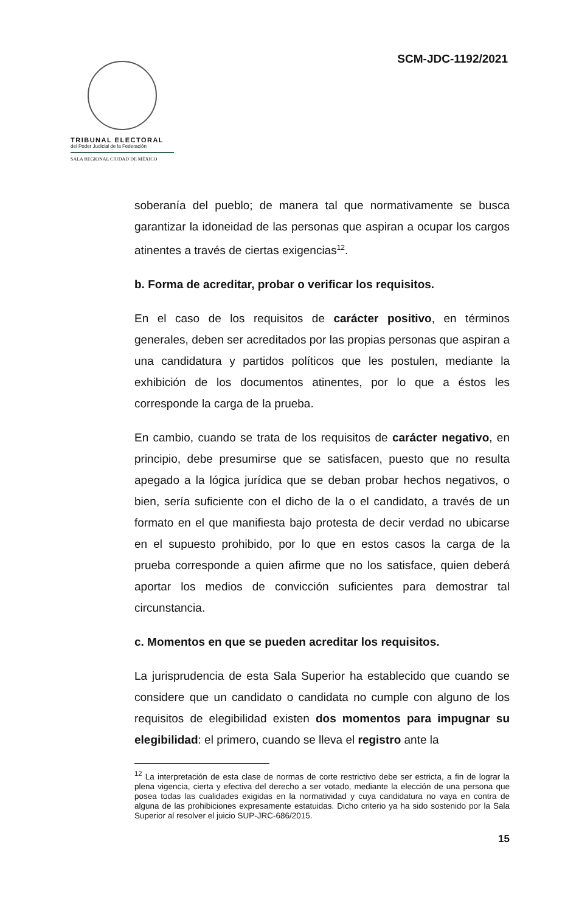SCM-JDC-1192/2021
TRIBUNAL ELECTORAL
del Poder Judicial de la Federación
SALA REGIONAL CIUDAD DE MÉXICO
soberanía del pueblo; de manera tal que normativamente se busca garantizar la idoneidad de las personas que aspiran a ocupar los cargos atinentes a través de ciertas exigencias<sup>12</sup>.
b. Forma de acreditar, probar o verificar los requisitos.
En el caso de los requisitos de carácter positivo, en términos generales, deben ser acreditados por las propias personas que aspiran a una candidatura y partidos políticos que les postulen, mediante la exhibición de los documentos atinentes, por lo que a éstos les corresponde la carga de la prueba.
En cambio, cuando se trata de los requisitos de carácter negativo, en principio, debe presumirse que se satisfacen, puesto que no resulta apegado a la lógica jurídica que se deban probar hechos negativos, o bien, sería suficiente con el dicho de la o el candidato, a través de un formato en el que manifiesta bajo protesta de decir verdad no ubicarse en el supuesto prohibido, por lo que en estos casos la carga de la prueba corresponde a quien afirme que no los satisface, quien deberá aportar los medios de convicción suficientes para demostrar tal circunstancia.
c. Momentos en que se pueden acreditar los requisitos.
La jurisprudencia de esta Sala Superior ha establecido que cuando se considere que un candidato o candidata no cumple con alguno de los requisitos de elegibilidad existen dos momentos para impugnar su elegibilidad: el primero, cuando se lleva el registro ante la
<sup>12</sup> La interpretación de esta clase de normas de corte restrictivo debe ser estricta, a fin de lograr la plena vigencia, cierta y efectiva del derecho a ser votado, mediante la elección de una persona que posea todas las cualidades exigidas en la normatividad y cuya candidatura no vaya en contra de alguna de las prohibiciones expresamente estatuidas. Dicho criterio ya ha sido sostenido por la Sala Superior al resolver el juicio SUP-JRC-686/2015.
15